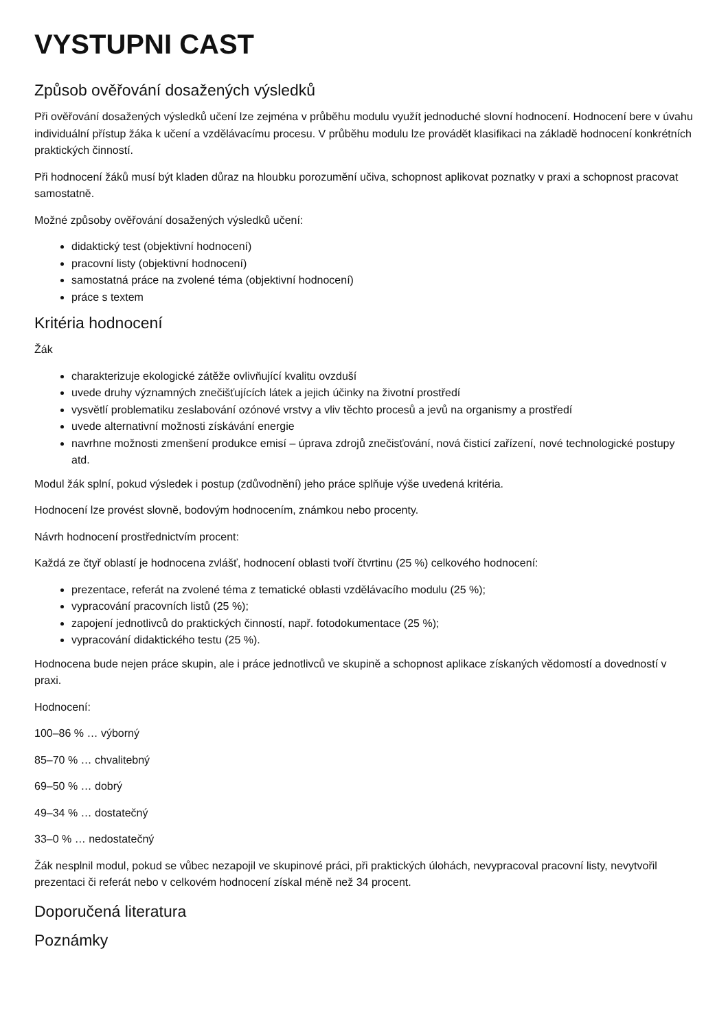VYSTUPNI CAST
Způsob ověřování dosažených výsledků
Při ověřování dosažených výsledků učení lze zejména v průběhu modulu využít jednoduché slovní hodnocení. Hodnocení bere v úvahu individuální přístup žáka k učení a vzdělávacímu procesu. V průběhu modulu lze provádět klasifikaci na základě hodnocení konkrétních praktických činností.
Při hodnocení žáků musí být kladen důraz na hloubku porozumění učiva, schopnost aplikovat poznatky v praxi a schopnost pracovat samostatně.
Možné způsoby ověřování dosažených výsledků učení:
didaktický test (objektivní hodnocení)
pracovní listy (objektivní hodnocení)
samostatná práce na zvolené téma (objektivní hodnocení)
práce s textem
Kritéria hodnocení
Žák
charakterizuje ekologické zátěže ovlivňující kvalitu ovzduší
uvede druhy významných znečišťujících látek a jejich účinky na životní prostředí
vysvětlí problematiku zeslabování ozónové vrstvy a vliv těchto procesů a jevů na organismy a prostředí
uvede alternativní možnosti získávání energie
navrhne možnosti zmenšení produkce emisí – úprava zdrojů znečisťování, nová čisticí zařízení, nové technologické postupy atd.
Modul žák splní, pokud výsledek i postup (zdůvodnění) jeho práce splňuje výše uvedená kritéria.
Hodnocení lze provést slovně, bodovým hodnocením, známkou nebo procenty.
Návrh hodnocení prostřednictvím procent:
Každá ze čtyř oblastí je hodnocena zvlášť, hodnocení oblasti tvoří čtvrtinu (25 %) celkového hodnocení:
prezentace, referát na zvolené téma z tematické oblasti vzdělávacího modulu (25 %);
vypracování pracovních listů (25 %);
zapojení jednotlivců do praktických činností, např. fotodokumentace (25 %);
vypracování didaktického testu (25 %).
Hodnocena bude nejen práce skupin, ale i práce jednotlivců ve skupině a schopnost aplikace získaných vědomostí a dovedností v praxi.
Hodnocení:
100–86 % … výborný
85–70 % … chvalitebný
69–50 % … dobrý
49–34 % … dostatečný
33–0 % … nedostatečný
Žák nesplnil modul, pokud se vůbec nezapojil ve skupinové práci, při praktických úlohách, nevypracoval pracovní listy, nevytvořil prezentaci či referát nebo v celkovém hodnocení získal méně než 34 procent.
Doporučená literatura
Poznámky